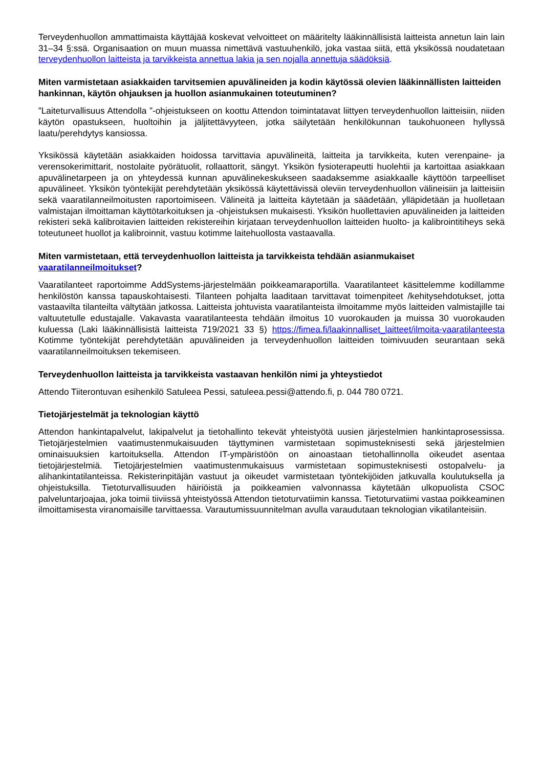Terveydenhuollon ammattimaista käyttäjää koskevat velvoitteet on määritelty lääkinnällisistä laitteista annetun lain lain 31–34 §:ssä. Organisaation on muun muassa nimettävä vastuuhenkilö, joka vastaa siitä, että yksikössä noudatetaan terveydenhuollon laitteista ja tarvikkeista annettua lakia ja sen nojalla annettuja säädöksiä.
Miten varmistetaan asiakkaiden tarvitsemien apuvälineiden ja kodin käytössä olevien lääkinnällisten laitteiden hankinnan, käytön ohjauksen ja huollon asianmukainen toteutuminen?
”Laiteturvallisuus Attendolla ”-ohjeistukseen on koottu Attendon toimintatavat liittyen terveydenhuollon laitteisiin, niiden käytön opastukseen, huoltoihin ja jäljitettävyyteen, jotka säilytetään henkilökunnan taukohuoneen hyllyssä laatu/perehdytys kansiossa.
Yksikössä käytetään asiakkaiden hoidossa tarvittavia apuvälineitä, laitteita ja tarvikkeita, kuten verenpaine- ja verensokerimittarit, nostolaite pyörätuolit, rollaattorit, sängyt. Yksikön fysioterapeutti huolehtii ja kartoittaa asiakkaan apuvälinetarpeen ja on yhteydessä kunnan apuvälinekeskukseen saadaksemme asiakkaalle käyttöön tarpeelliset apuvälineet. Yksikön työntekijät perehdytetään yksikössä käytettävissä oleviin terveydenhuollon välineisiin ja laitteisiin sekä vaaratilanneilmoitusten raportoimiseen. Välineitä ja laitteita käytetään ja säädetään, ylläpidetään ja huolletaan valmistajan ilmoittaman käyttötarkoituksen ja -ohjeistuksen mukaisesti. Yksikön huollettavien apuvälineiden ja laitteiden rekisteri sekä kalibroitavien laitteiden rekistereihin kirjataan terveydenhuollon laitteiden huolto- ja kalibrointitiheys sekä toteutuneet huollot ja kalibroinnit, vastuu kotimme laitehuollosta vastaavalla.
Miten varmistetaan, että terveydenhuollon laitteista ja tarvikkeista tehdään asianmukaiset vaaratilanneilmoitukset?
Vaaratilanteet raportoimme AddSystems-järjestelmään poikkeamaraportilla. Vaaratilanteet käsittelemme kodillamme henkilöstön kanssa tapauskohtaisesti. Tilanteen pohjalta laaditaan tarvittavat toimenpiteet /kehitysehdotukset, jotta vastaavilta tilanteilta vältytään jatkossa. Laitteista johtuvista vaaratilanteista ilmoitamme myös laitteiden valmistajille tai valtuutetulle edustajalle. Vakavasta vaaratilanteesta tehdään ilmoitus 10 vuorokauden ja muissa 30 vuorokauden kuluessa (Laki lääkinnällisistä laitteista 719/2021 33 §) https://fimea.fi/laakinnalliset_laitteet/ilmoita-vaaratilanteesta Kotimme työntekijät perehdytetään apuvälineiden ja terveydenhuollon laitteiden toimivuuden seurantaan sekä vaaratilanneilmoituksen tekemiseen.
Terveydenhuollon laitteista ja tarvikkeista vastaavan henkilön nimi ja yhteystiedot
Attendo Tiiterontuvan esihenkilö Satuleea Pessi, satuleea.pessi@attendo.fi, p. 044 780 0721.
Tietojärjestelmät ja teknologian käyttö
Attendon hankintapalvelut, lakipalvelut ja tietohallinto tekevät yhteistyötä uusien järjestelmien hankintaprosessissa. Tietojärjestelmien vaatimustenmukaisuuden täyttyminen varmistetaan sopimusteknisesti sekä järjestelmien ominaisuuksien kartoituksella. Attendon IT-ympäristöön on ainoastaan tietohallinnolla oikeudet asentaa tietojärjestelmiä. Tietojärjestelmien vaatimustenmukaisuus varmistetaan sopimusteknisesti ostopalvelu- ja alihankintatilanteissa. Rekisterinpitäjän vastuut ja oikeudet varmistetaan työntekijöiden jatkuvalla koulutuksella ja ohjeistuksilla. Tietoturvallisuuden häiriöistä ja poikkeamien valvonnassa käytetään ulkopuolista CSOC palveluntarjoajaa, joka toimii tiiviissä yhteistyössä Attendon tietoturvatiimin kanssa. Tietoturvatiimi vastaa poikkeaminen ilmoittamisesta viranomaisille tarvittaessa. Varautumissuunnitelman avulla varaudutaan teknologian vikatilanteisiin.